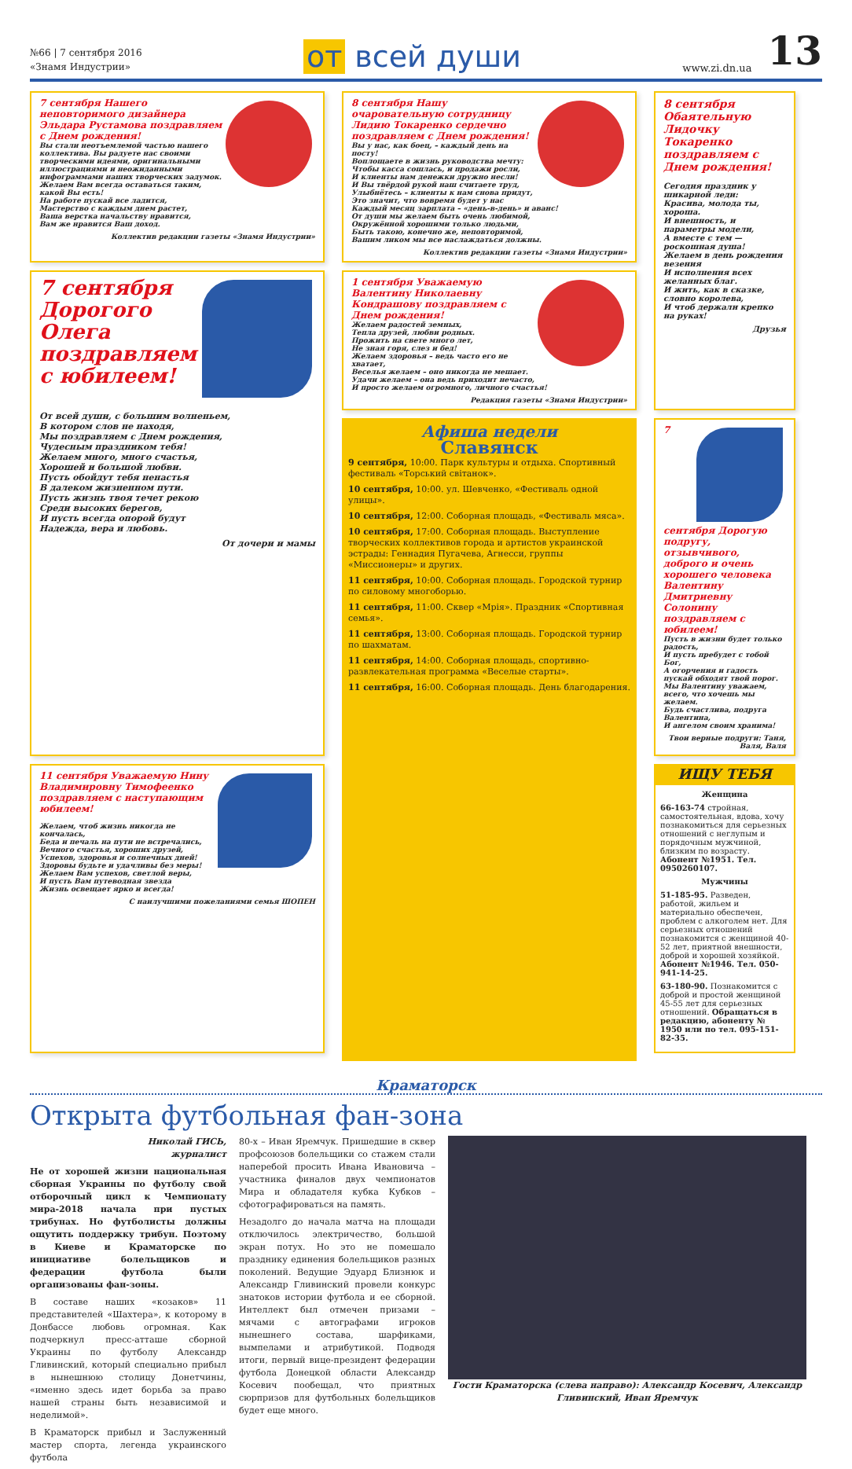№66 | 7 сентября 2016
«Знамя Индустрии»
от всей души
www.zi.dn.ua 13
7 сентября Нашего неповторимого дизайнера Эльдара Рустамова поздравляем с Днем рождения!
Вы стали неотъемлемой частью нашего коллектива. Вы радуете нас своими творческими идеями, оригинальными иллюстрациями и неожиданными инфограммами наших творческих задумок. Желаем Вам всегда оставаться таким, какой Вы есть!
На работе пускай все ладится,
Мастерство с каждым днем растет,
Ваша верстка начальству нравится,
Вам же нравится Ваш доход.
Коллектив редакции газеты «Знамя Индустрии»
8 сентября Нашу очаровательную сотрудницу Лидию Токаренко сердечно поздравляем с Днем рождения!
Вы у нас, как боец, – каждый день на посту!
Воплощаете в жизнь руководства мечту:
Чтобы касса сошлась, и продажи росли,
И клиенты нам денежки дружно несли!
И Вы твёрдой рукой наш считаете труд,
Улыбнётесь – клиенты к нам снова придут,
Это значит, что вовремя будет у нас
Каждый месяц зарплата – «день-в-день» и аванс!
От души мы желаем быть очень любимой,
Окружённой хорошими только людьми,
Быть такою, конечно же, неповторимой,
Вашим ликом мы все наслаждаться должны.
Коллектив редакции газеты «Знамя Индустрии»
8 сентября Обаятельную Лидочку Токаренко поздравляем с Днем рождения!
Сегодня праздник у шикарной леди:
Красива, молода ты, хороша.
И внешность, и параметры модели,
А вместе с тем — роскошная душа!
Желаем в день рождения везения
И исполнения всех желанных благ.
И жить, как в сказке, словно королева,
И чтоб держали крепко на руках!
Друзья
7 сентября Дорогого Олега поздравляем с юбилеем!
От всей души, с большим волненьем,
В котором слов не находя,
Мы поздравляем с Днем рождения,
Чудесным праздником тебя!
Желаем много, много счастья,
Хорошей и большой любви.
Пусть обойдут тебя ненастья
В далеком жизненном пути.
Пусть жизнь твоя течет рекою
Среди высоких берегов,
И пусть всегда опорой будут
Надежда, вера и любовь.
От дочери и мамы
1 сентября Уважаемую Валентину Николаевну Кондрашову поздравляем с Днем рождения!
Желаем радостей земных,
Тепла друзей, любви родных.
Прожить на свете много лет,
Не зная горя, слез и бед!
Желаем здоровья – ведь часто его не хватает,
Веселья желаем – оно никогда не мешает.
Удачи желаем – она ведь приходит нечасто,
И просто желаем огромного, личного счастья!
Редакция газеты «Знамя Индустрии»
Афиша недели
Славянск
9 сентября, 10:00. Парк культуры и отдыха. Спортивный фестиваль «Торський світанок».
10 сентября, 10:00. ул. Шевченко, «Фестиваль одной улицы».
10 сентября, 12:00. Соборная площадь, «Фестиваль мяса».
10 сентября, 17:00. Соборная площадь. Выступление творческих коллективов города и артистов украинской эстрады: Геннадия Пугачева, Агнесси, группы «Миссионеры» и других.
11 сентября, 10:00. Соборная площадь. Городской турнир по силовому многоборью.
11 сентября, 11:00. Сквер «Мрія». Праздник «Спортивная семья».
11 сентября, 13:00. Соборная площадь. Городской турнир по шахматам.
11 сентября, 14:00. Соборная площадь, спортивно-развлекательная программа «Веселые старты».
11 сентября, 16:00. Соборная площадь. День благодарения.
7 сентября Дорогую подругу, отзывчивого, доброго и очень хорошего человека Валентину Дмитриевну Солонину поздравляем с юбилеем!
Пусть в жизни будет только радость,
И пусть пребудет с тобой Бог,
А огорчения и гадость пускай обходят твой порог.
Мы Валентину уважаем, всего, что хочешь мы желаем.
Будь счастлива, подруга Валентина,
И ангелом своим хранима!
Твои верные подруги: Таня, Валя, Валя
11 сентября Уважаемую Нину Владимировну Тимофеенко поздравляем с наступающим юбилеем!
Желаем, чтоб жизнь никогда не кончалась,
Беда и печаль на пути не встречались,
Вечного счастья, хороших друзей,
Успехов, здоровья и солнечных дней!
Здоровы будьте и удачливы без меры!
Желаем Вам успехов, светлой веры,
И пусть Вам путеводная звезда
Жизнь освещает ярко и всегда!
С наилучшими пожеланиями семья ШОПЕН
ИЩУ ТЕБЯ
Женщина
66-163-74 стройная, самостоятельная, вдова, хочу познакомиться для серьезных отношений с неглупым и порядочным мужчиной, близким по возрасту. Абонент №1951. Тел. 0950260107.
Мужчины
51-185-95. Разведен, работой, жильем и материально обеспечен, проблем с алкоголем нет. Для серьезных отношений познакомится с женщиной 40-52 лет, приятной внешности, доброй и хорошей хозяйкой. Абонент №1946. Тел. 050-941-14-25.
63-180-90. Познакомится с доброй и простой женщиной 45-55 лет для серьезных отношений. Обращаться в редакцию, абоненту № 1950 или по тел. 095-151-82-35.
Краматорск
Открыта футбольная фан-зона
Николай ГИСЬ,
журналист
Не от хорошей жизни национальная сборная Украины по футболу свой отборочный цикл к Чемпионату мира-2018 начала при пустых трибунах. Но футболисты должны ощутить поддержку трибун. Поэтому в Киеве и Краматорске по инициативе болельщиков и федерации футбола были организованы фан-зоны.
В составе наших «козаков» 11 представителей «Шахтера», к которому в Донбассе любовь огромная. Как подчеркнул пресс-атташе сборной Украины по футболу Александр Гливинский, который специально прибыл в нынешнюю столицу Донетчины, «именно здесь идет борьба за право нашей страны быть независимой и неделимой».
В Краматорск прибыл и Заслуженный мастер спорта, легенда украинского футбола
80-х – Иван Яремчук. Пришедшие в сквер профсоюзов болельщики со стажем стали наперебой просить Ивана Ивановича – участника финалов двух чемпионатов Мира и обладателя кубка Кубков – сфотографироваться на память.
Незадолго до начала матча на площади отключилось электричество, большой экран потух. Но это не помешало празднику единения болельщиков разных поколений. Ведущие Эдуард Близнюк и Александр Гливинский провели конкурс знатоков истории футбола и ее сборной. Интеллект был отмечен призами – мячами с автографами игроков нынешнего состава, шарфиками, вымпелами и атрибутикой. Подводя итоги, первый вице-президент федерации футбола Донецкой области Александр Косевич пообещал, что приятных сюрпризов для футбольных болельщиков будет еще много.
Гости Краматорска (слева направо): Александр Косевич, Александр Гливинский, Иван Яремчук